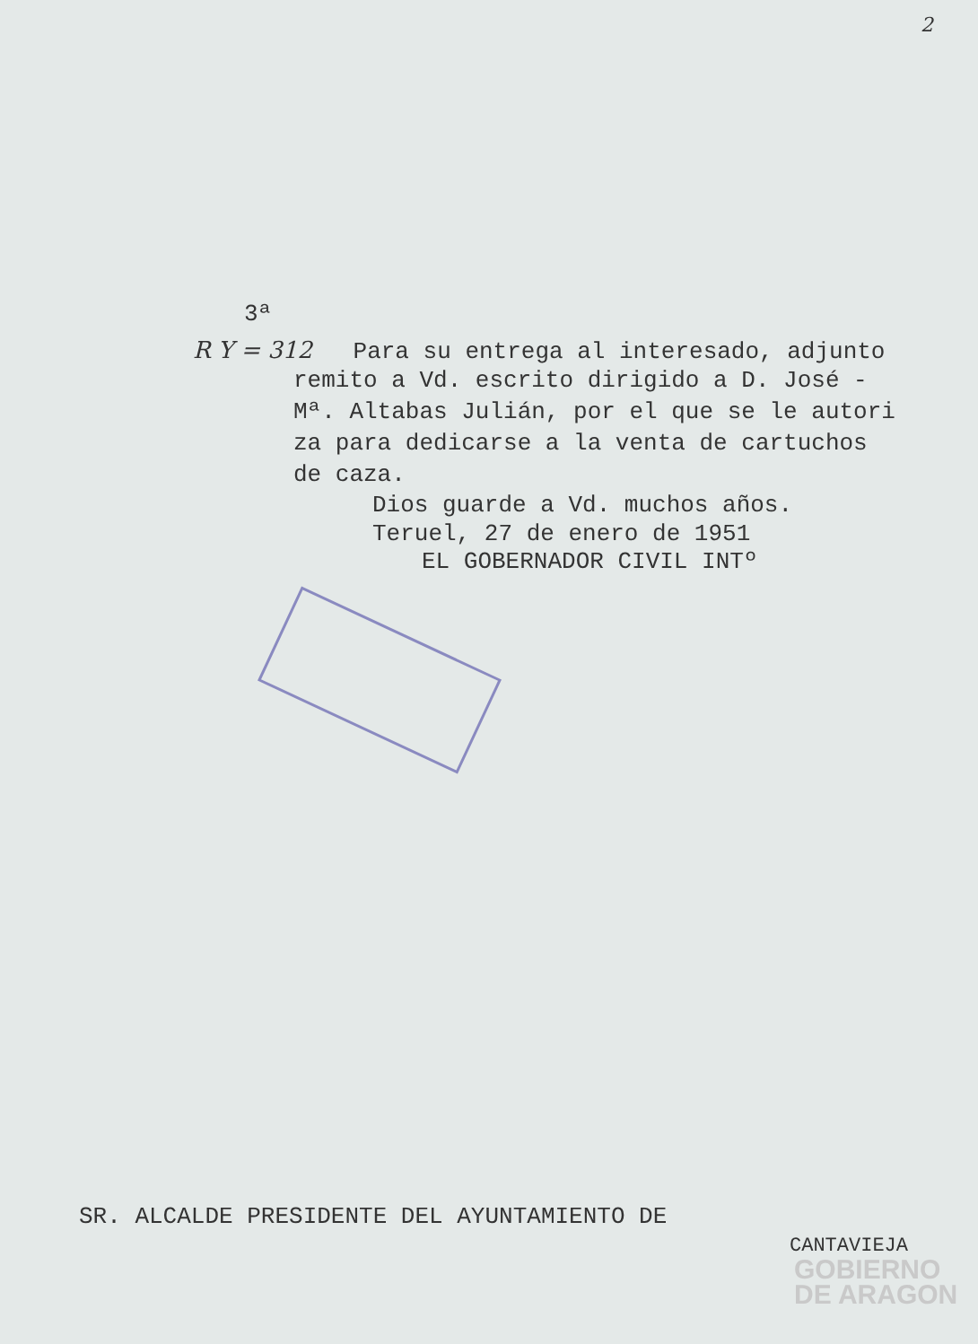2
3ª
R Y = 312 Para su entrega al interesado, adjunto
remito a Vd. escrito dirigido a D. José -
Mª. Altabas Julián, por el que se le autori
za para dedicarse a la venta de cartuchos
de caza.
Dios guarde a Vd. muchos años.
Teruel, 27 de enero de 1951
EL GOBERNADOR CIVIL INTº
SR. ALCALDE PRESIDENTE DEL AYUNTAMIENTO DE
CANTAVIEJA
GOBIERNO
DE ARAGON